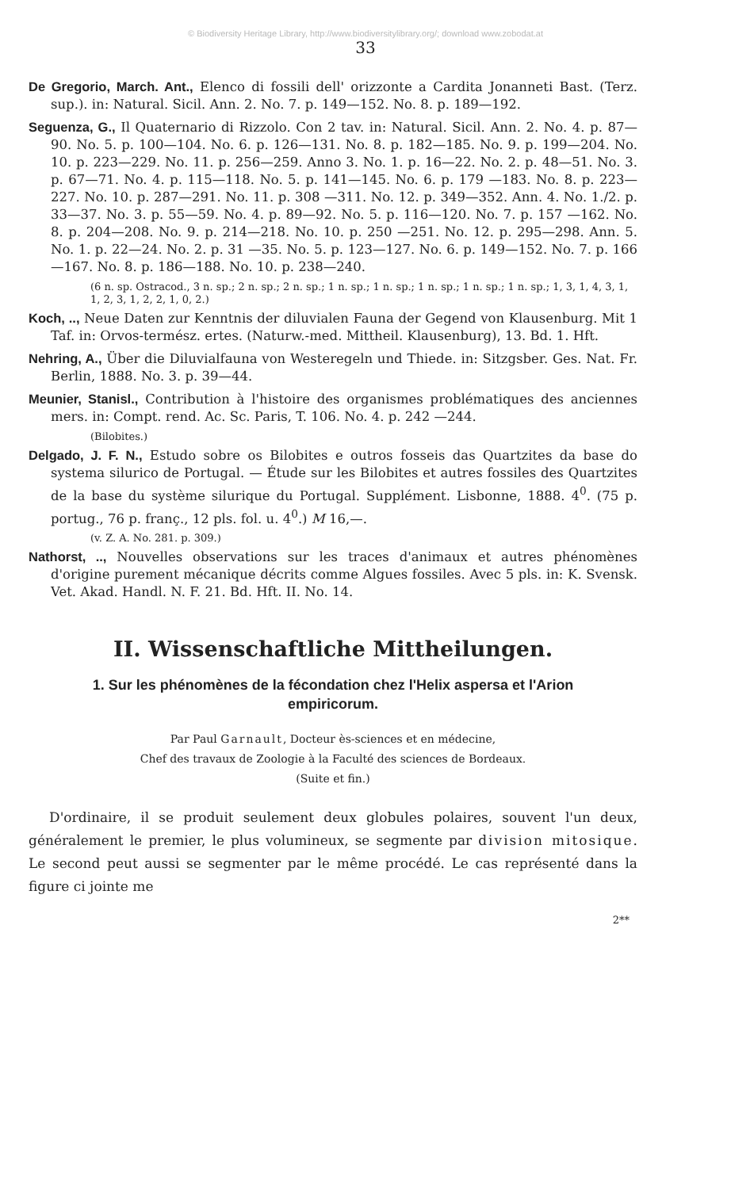© Biodiversity Heritage Library, http://www.biodiversitylibrary.org/; download www.zobodat.at
33
De Gregorio, March. Ant., Elenco di fossili dell' orizzonte a Cardita Jonanneti Bast. (Terz. sup.). in: Natural. Sicil. Ann. 2. No. 7. p. 149—152. No. 8. p. 189—192.
Seguenza, G., Il Quaternario di Rizzolo. Con 2 tav. in: Natural. Sicil. Ann. 2. No. 4. p. 87—90. No. 5. p. 100—104. No. 6. p. 126—131. No. 8. p. 182—185. No. 9. p. 199—204. No. 10. p. 223—229. No. 11. p. 256—259. Anno 3. No. 1. p. 16—22. No. 2. p. 48—51. No. 3. p. 67—71. No. 4. p. 115—118. No. 5. p. 141—145. No. 6. p. 179 —183. No. 8. p. 223—227. No. 10. p. 287—291. No. 11. p. 308 —311. No. 12. p. 349—352. Ann. 4. No. 1./2. p. 33—37. No. 3. p. 55—59. No. 4. p. 89—92. No. 5. p. 116—120. No. 7. p. 157 —162. No. 8. p. 204—208. No. 9. p. 214—218. No. 10. p. 250 —251. No. 12. p. 295—298. Ann. 5. No. 1. p. 22—24. No. 2. p. 31 —35. No. 5. p. 123—127. No. 6. p. 149—152. No. 7. p. 166—167. No. 8. p. 186—188. No. 10. p. 238—240.
(6 n. sp. Ostracod., 3 n. sp.; 2 n. sp.; 2 n. sp.; 1 n. sp.; 1 n. sp.; 1 n. sp.; 1 n. sp.; 1 n. sp.; 1, 3, 1, 4, 3, 1, 1, 2, 3, 1, 2, 2, 1, 0, 2.)
Koch, .., Neue Daten zur Kenntnis der diluvialen Fauna der Gegend von Klausenburg. Mit 1 Taf. in: Orvos-termész. ertes. (Naturw.-med. Mittheil. Klausenburg), 13. Bd. 1. Hft.
Nehring, A., Über die Diluvialfauna von Westeregeln und Thiede. in: Sitzgsber. Ges. Nat. Fr. Berlin, 1888. No. 3. p. 39—44.
Meunier, Stanisl., Contribution à l'histoire des organismes problématiques des anciennes mers. in: Compt. rend. Ac. Sc. Paris, T. 106. No. 4. p. 242 —244.
(Bilobites.)
Delgado, J. F. N., Estudo sobre os Bilobites e outros fosseis das Quartzites da base do systema silurico de Portugal. — Étude sur les Bilobites et autres fossiles des Quartzites de la base du système silurique du Portugal. Supplément. Lisbonne, 1888. 4<sup>0</sup>. (75 p. portug., 76 p. franç., 12 pls. fol. u. 4<sup>0</sup>.) M 16,—.
(v. Z. A. No. 281. p. 309.)
Nathorst, .., Nouvelles observations sur les traces d'animaux et autres phénomènes d'origine purement mécanique décrits comme Algues fossiles. Avec 5 pls. in: K. Svensk. Vet. Akad. Handl. N. F. 21. Bd. Hft. II. No. 14.
II. Wissenschaftliche Mittheilungen.
1. Sur les phénomènes de la fécondation chez l'Helix aspersa et l'Arion empiricorum.
Par Paul Garnault, Docteur ès-sciences et en médecine,
Chef des travaux de Zoologie à la Faculté des sciences de Bordeaux.
(Suite et fin.)
D'ordinaire, il se produit seulement deux globules polaires, souvent l'un deux, généralement le premier, le plus volumineux, se segmente par division mitosique. Le second peut aussi se segmenter par le même procédé. Le cas représenté dans la figure ci jointe me
2**